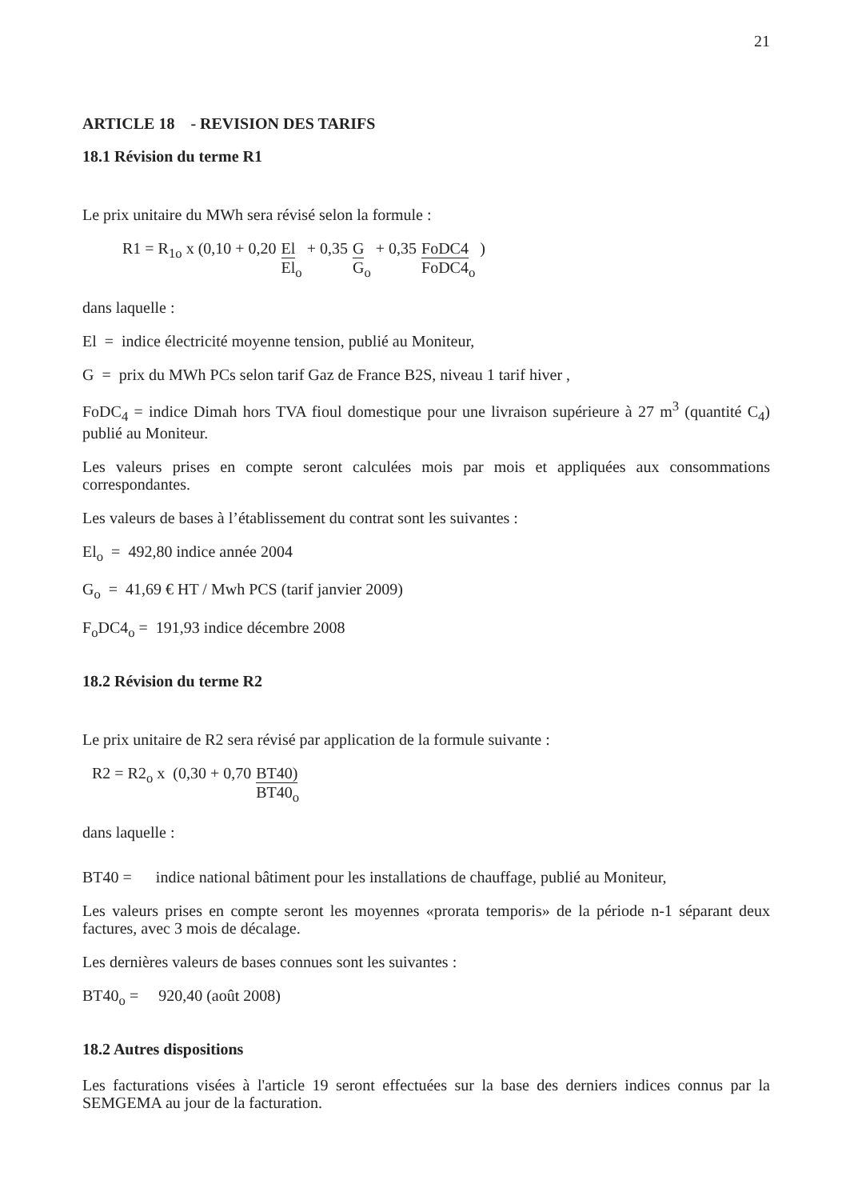21
ARTICLE 18 - REVISION DES TARIFS
18.1 Révision du terme R1
Le prix unitaire du MWh sera révisé selon la formule :
R1 = R<sub>1o</sub> x (0,10 + 0,20 El El<sub>o</sub> + 0,35 G G<sub>o</sub> + 0,35 FoDC4 FoDC4<sub>o</sub>)
dans laquelle :
El = indice électricité moyenne tension, publié au Moniteur,
G = prix du MWh PCs selon tarif Gaz de France B2S, niveau 1 tarif hiver ,
FoDC<sub>4</sub> = indice Dimah hors TVA fioul domestique pour une livraison supérieure à 27 m<sup>3</sup> (quantité C<sub>4</sub>) publié au Moniteur.
Les valeurs prises en compte seront calculées mois par mois et appliquées aux consommations correspondantes.
Les valeurs de bases à l’établissement du contrat sont les suivantes :
El<sub>o</sub> = 492,80 indice année 2004
G<sub>o</sub> = 41,69 € HT / Mwh PCS (tarif janvier 2009)
F<sub>o</sub>DC4<sub>o</sub> = 191,93 indice décembre 2008
18.2 Révision du terme R2
Le prix unitaire de R2 sera révisé par application de la formule suivante :
R2 = R2<sub>o</sub> x (0,30 + 0,70 BT40) BT40<sub>o</sub>
dans laquelle :
BT40 = indice national bâtiment pour les installations de chauffage, publié au Moniteur,
Les valeurs prises en compte seront les moyennes «prorata temporis» de la période n-1 séparant deux factures, avec 3 mois de décalage.
Les dernières valeurs de bases connues sont les suivantes :
BT40<sub>o</sub> = 920,40 (août 2008)
18.2 Autres dispositions
Les facturations visées à l'article 19 seront effectuées sur la base des derniers indices connus par la SEMGEMA au jour de la facturation.